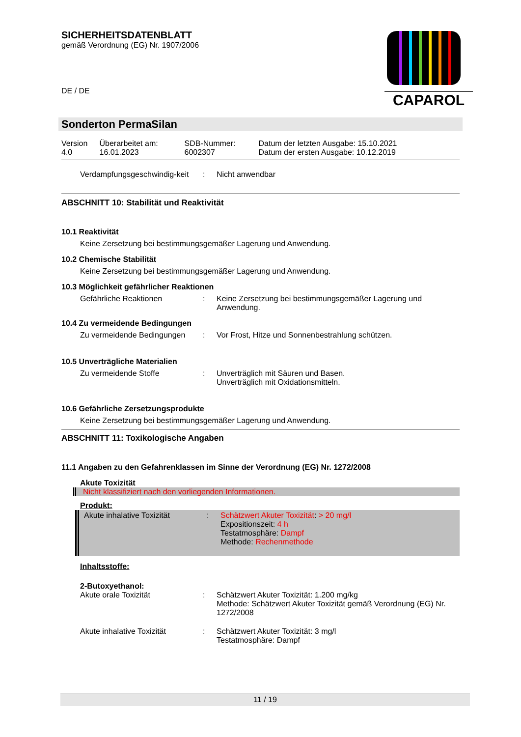SICHERHEITSDATENBLATT
gemäß Verordnung (EG) Nr. 1907/2006
DE / DE
CAPAROL
Sonderton PermaSilan
| Version 4.0 | Überarbeitet am: 16.01.2023 | SDB-Nummer: 6002307 | Datum der letzten Ausgabe: 15.10.2021 Datum der ersten Ausgabe: 10.12.2019 |
Verdampfungsgeschwindig-keit
: Nicht anwendbar
ABSCHNITT 10: Stabilität und Reaktivität
10.1 Reaktivität
Keine Zersetzung bei bestimmungsgemäßer Lagerung und Anwendung.
10.2 Chemische Stabilität
Keine Zersetzung bei bestimmungsgemäßer Lagerung und Anwendung.
10.3 Möglichkeit gefährlicher Reaktionen
Gefährliche Reaktionen : Keine Zersetzung bei bestimmungsgemäßer Lagerung und Anwendung.
10.4 Zu vermeidende Bedingungen
Zu vermeidende Bedingungen : Vor Frost, Hitze und Sonnenbestrahlung schützen.
10.5 Unverträgliche Materialien
Zu vermeidende Stoffe : Unverträglich mit Säuren und Basen.
Unverträglich mit Oxidationsmitteln.
10.6 Gefährliche Zersetzungsprodukte
Keine Zersetzung bei bestimmungsgemäßer Lagerung und Anwendung.
ABSCHNITT 11: Toxikologische Angaben
11.1 Angaben zu den Gefahrenklassen im Sinne der Verordnung (EG) Nr. 1272/2008
Akute Toxizität
Nicht klassifiziert nach den vorliegenden Informationen.
Produkt:
Akute inhalative Toxizität : Schätzwert Akuter Toxizität: > 20 mg/l
Expositionszeit: 4 h
Testatmosphäre: Dampf
Methode: Rechenmethode
Inhaltsstoffe:
2-Butoxyethanol:
Akute orale Toxizität : Schätzwert Akuter Toxizität: 1.200 mg/kg
Methode: Schätzwert Akuter Toxizität gemäß Verordnung (EG) Nr. 1272/2008
Akute inhalative Toxizität : Schätzwert Akuter Toxizität: 3 mg/l
Testatmosphäre: Dampf
11 / 19